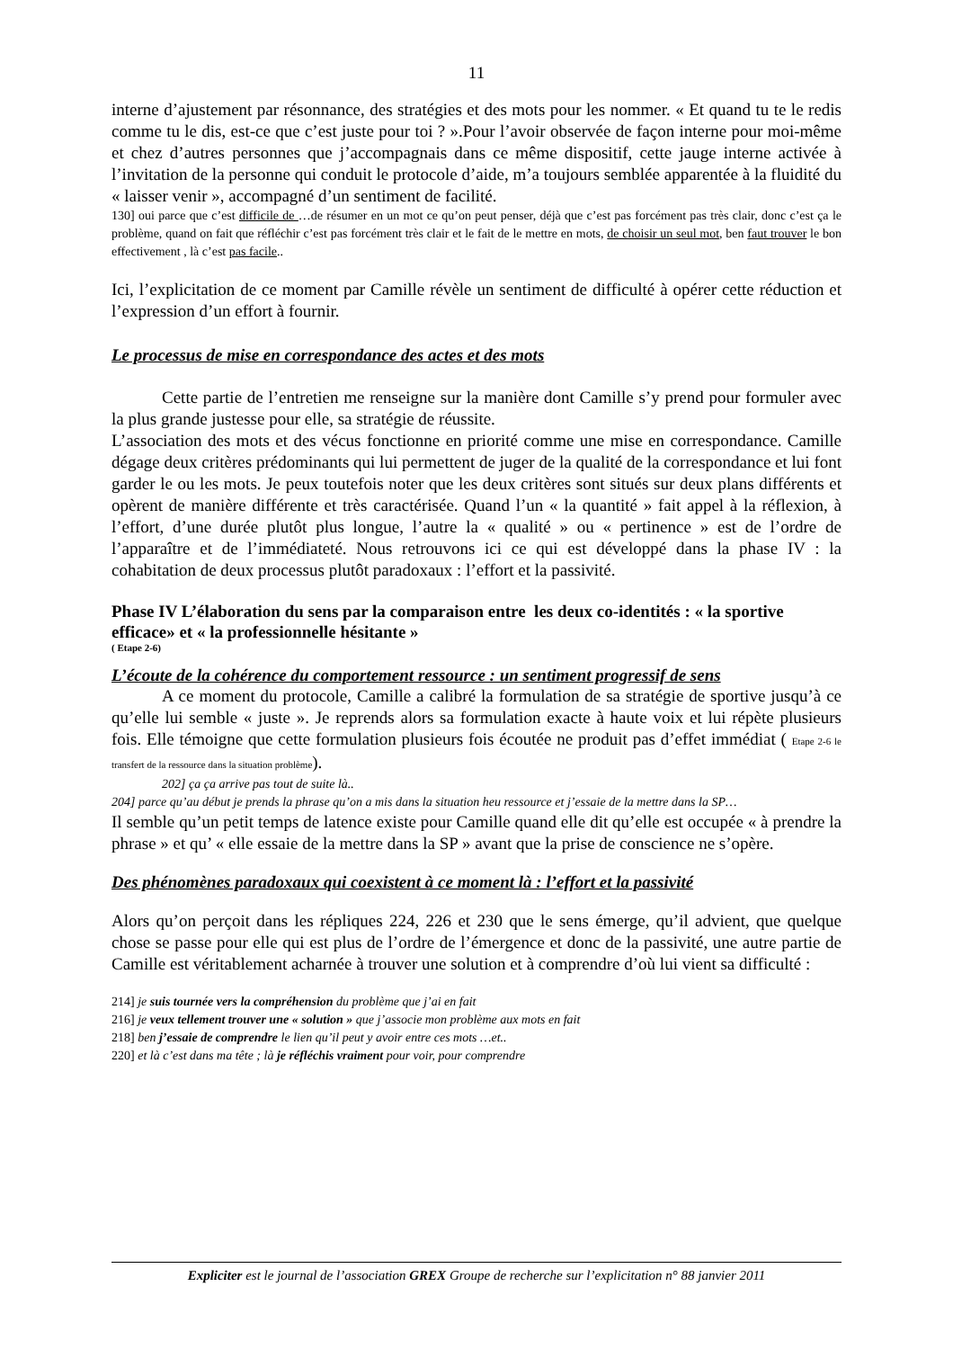11
interne d’ajustement par résonnance, des stratégies et des mots pour les nommer. « Et quand tu te le redis comme tu le dis, est-ce que c’est juste pour toi ? ».Pour l’avoir observée de façon interne pour moi-même et chez d’autres personnes que j’accompagnais dans ce même dispositif, cette jauge interne activée à l’invitation de la personne qui conduit le protocole d’aide, m’a toujours semblée apparentée à la fluidité du « laisser venir », accompagné d’un sentiment de facilité.
130] oui parce que c’est difficile de …de résumer en un mot ce qu’on peut penser, déjà que c’est pas forcément pas très clair, donc c’est ça le problème, quand on fait que réfléchir c’est pas forcément très clair et le fait de le mettre en mots, de choisir un seul mot, ben faut trouver le bon effectivement , là c’est pas facile..
Ici, l’explicitation de ce moment par Camille révèle un sentiment de difficulté à opérer cette réduction et l’expression d’un effort à fournir.
Le processus de mise en correspondance des actes et des mots
Cette partie de l’entretien me renseigne sur la manière dont Camille s’y prend pour formuler avec la plus grande justesse pour elle, sa stratégie de réussite.
L’association des mots et des vécus fonctionne en priorité comme une mise en correspondance. Camille dégage deux critères prédominants qui lui permettent de juger de la qualité de la correspondance et lui font garder le ou les mots. Je peux toutefois noter que les deux critères sont situés sur deux plans différents et opèrent de manière différente et très caractérisée. Quand l’un « la quantité » fait appel à la réflexion, à l’effort, d’une durée plutôt plus longue, l’autre la « qualité » ou « pertinence » est de l’ordre de l’apparaître et de l’immédiateté. Nous retrouvons ici ce qui est développé dans la phase IV : la cohabitation de deux processus plutôt paradoxaux : l’effort et la passivité.
Phase IV L’élaboration du sens par la comparaison entre les deux co-identités : « la sportive efficace» et « la professionnelle hésitante »
( Etape 2-6)
L’écoute de la cohérence du comportement ressource : un sentiment progressif de sens
A ce moment du protocole, Camille a calibré la formulation de sa stratégie de sportive jusqu’à ce qu’elle lui semble « juste ». Je reprends alors sa formulation exacte à haute voix et lui répète plusieurs fois. Elle témoigne que cette formulation plusieurs fois écoutée ne produit pas d’effet immédiat ( Etape 2-6 le transfert de la ressource dans la situation problème).
202] ça ça arrive pas tout de suite là..
204] parce qu’au début je prends la phrase qu’on a mis dans la situation heu ressource et j’essaie de la mettre dans la SP…
Il semble qu’un petit temps de latence existe pour Camille quand elle dit qu’elle est occupée « à prendre la phrase » et qu’ « elle essaie de la mettre dans la SP » avant que la prise de conscience ne s’opère.
Des phénomènes paradoxaux qui coexistent à ce moment là : l’effort et la passivité
Alors qu’on perçoit dans les répliques 224, 226 et 230 que le sens émerge, qu’il advient, que quelque chose se passe pour elle qui est plus de l’ordre de l’émergence et donc de la passivité, une autre partie de Camille est véritablement acharnée à trouver une solution et à comprendre d’où lui vient sa difficulté :
214] je suis tournée vers la compréhension du problème que j’ai en fait
216] je veux tellement trouver une « solution » que j’associe mon problème aux mots en fait
218] ben j’essaie de comprendre le lien qu’il peut y avoir entre ces mots …et..
220] et là c’est dans ma tête ; là je réfléchis vraiment pour voir, pour comprendre
Expliciter est le journal de l’association GREX Groupe de recherche sur l’explicitation n° 88 janvier 2011